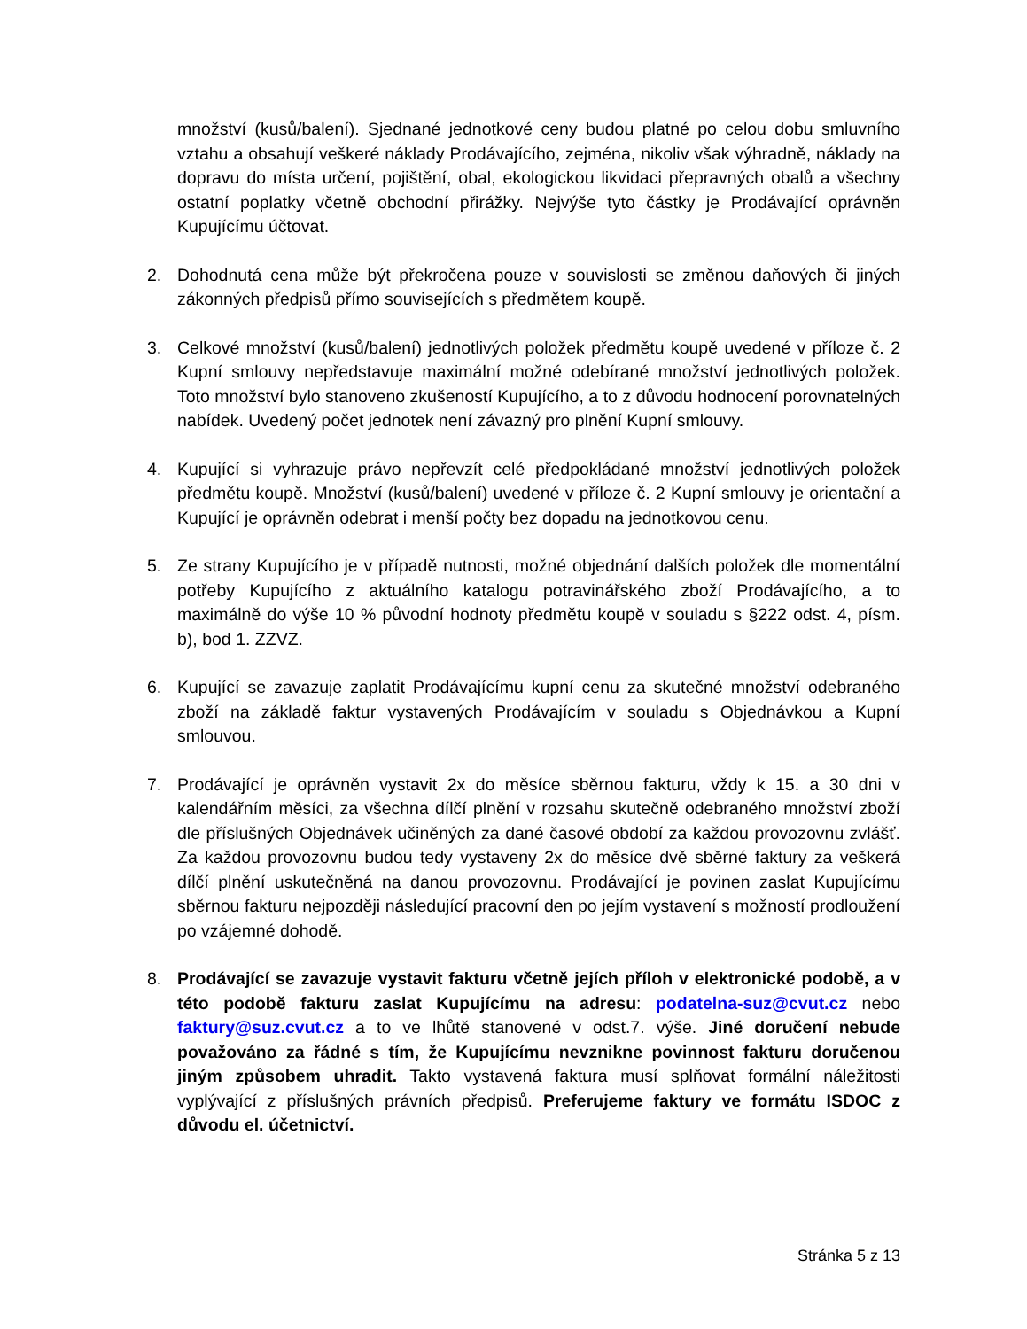množství (kusů/balení). Sjednané jednotkové ceny budou platné po celou dobu smluvního vztahu a obsahují veškeré náklady Prodávajícího, zejména, nikoliv však výhradně, náklady na dopravu do místa určení, pojištění, obal, ekologickou likvidaci přepravných obalů a všechny ostatní poplatky včetně obchodní přirážky. Nejvýše tyto částky je Prodávající oprávněn Kupujícímu účtovat.
2. Dohodnutá cena může být překročena pouze v souvislosti se změnou daňových či jiných zákonných předpisů přímo souvisejících s předmětem koupě.
3. Celkové množství (kusů/balení) jednotlivých položek předmětu koupě uvedené v příloze č. 2 Kupní smlouvy nepředstavuje maximální možné odebírané množství jednotlivých položek. Toto množství bylo stanoveno zkušeností Kupujícího, a to z důvodu hodnocení porovnatelných nabídek. Uvedený počet jednotek není závazný pro plnění Kupní smlouvy.
4. Kupující si vyhrazuje právo nepřevzít celé předpokládané množství jednotlivých položek předmětu koupě. Množství (kusů/balení) uvedené v příloze č. 2 Kupní smlouvy je orientační a Kupující je oprávněn odebrat i menší počty bez dopadu na jednotkovou cenu.
5. Ze strany Kupujícího je v případě nutnosti, možné objednání dalších položek dle momentální potřeby Kupujícího z aktuálního katalogu potravinářského zboží Prodávajícího, a to maximálně do výše 10 % původní hodnoty předmětu koupě v souladu s §222 odst. 4, písm. b), bod 1. ZZVZ.
6. Kupující se zavazuje zaplatit Prodávajícímu kupní cenu za skutečné množství odebraného zboží na základě faktur vystavených Prodávajícím v souladu s Objednávkou a Kupní smlouvou.
7. Prodávající je oprávněn vystavit 2x do měsíce sběrnou fakturu, vždy k 15. a 30 dni v kalendářním měsíci, za všechna dílčí plnění v rozsahu skutečně odebraného množství zboží dle příslušných Objednávek učiněných za dané časové období za každou provozovnu zvlášť. Za každou provozovnu budou tedy vystaveny 2x do měsíce dvě sběrné faktury za veškerá dílčí plnění uskutečněná na danou provozovnu. Prodávající je povinen zaslat Kupujícímu sběrnou fakturu nejpozději následující pracovní den po jejím vystavení s možností prodloužení po vzájemné dohodě.
8. Prodávající se zavazuje vystavit fakturu včetně jejích příloh v elektronické podobě, a v této podobě fakturu zaslat Kupujícímu na adresu: podatelna-suz@cvut.cz nebo faktury@suz.cvut.cz a to ve lhůtě stanovené v odst.7. výše. Jiné doručení nebude považováno za řádné s tím, že Kupujícímu nevznikne povinnost fakturu doručenou jiným způsobem uhradit. Takto vystavená faktura musí splňovat formální náležitosti vyplývající z příslušných právních předpisů. Preferujeme faktury ve formátu ISDOC z důvodu el. účetnictví.
Stránka 5 z 13